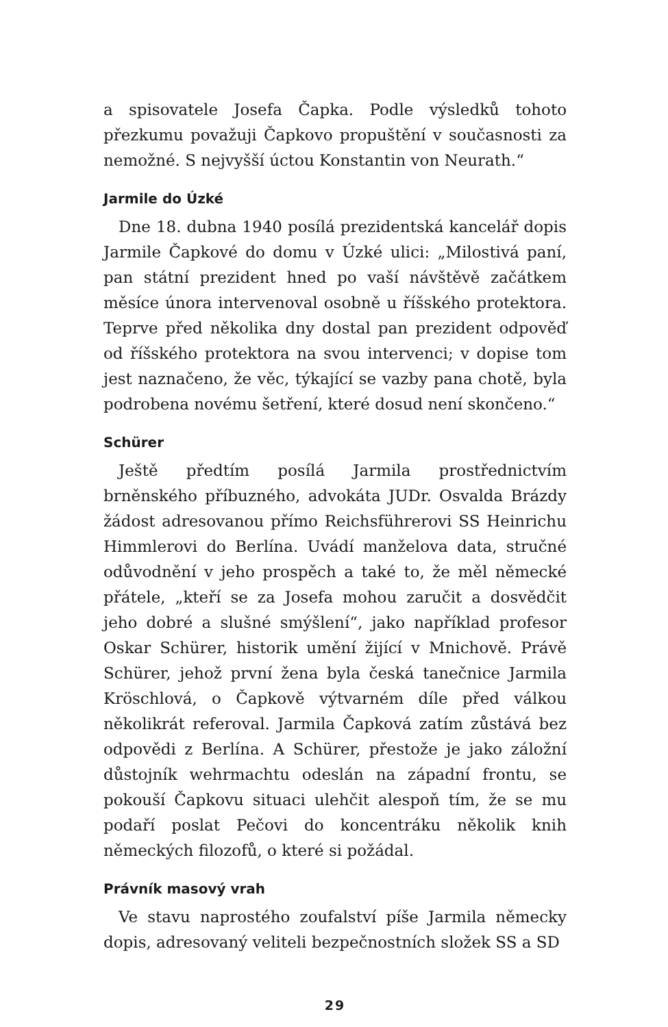a spisovatele Josefa Čapka. Podle výsledků tohoto přezkumu považuji Čapkovo propuštění v současnosti za nemožné. S nejvyšší úctou Konstantin von Neurath.“
Jarmile do Úzké
Dne 18. dubna 1940 posílá prezidentská kancelář dopis Jarmile Čapkové do domu v Úzké ulici: „Milostivá paní, pan státní prezident hned po vaší návštěvě začátkem měsíce února intervenoval osobně u říšského protektora. Teprve před několika dny dostal pan prezident odpověď od říšského protektora na svou intervenci; v dopise tom jest naznačeno, že věc, týkající se vazby pana chotě, byla podrobena novému šetření, které dosud není skončeno.“
Schürer
Ještě předtím posílá Jarmila prostřednictvím brněnského příbuzného, advokáta JUDr. Osvalda Brázdy žádost adresovanou přímo Reichsführerovi SS Heinrichu Himmlerovi do Berlína. Uvádí manželova data, stručné odůvodnění v jeho prospěch a také to, že měl německé přátele, „kteří se za Josefa mohou zaručit a dosvědčit jeho dobré a slušné smýšlení“, jako například profesor Oskar Schürer, historik umění žijící v Mnichově. Právě Schürer, jehož první žena byla česká tanečnice Jarmila Kröschlová, o Čapkově výtvarném díle před válkou několikrát referoval. Jarmila Čapková zatím zůstává bez odpovědi z Berlína. A Schürer, přestože je jako záložní důstojník wehrmachtu odeslán na západní frontu, se pokouší Čapkovu situaci ulehčit alespoň tím, že se mu podaří poslat Pečovi do koncentráku několik knih německých filozofů, o které si požádal.
Právník masový vrah
Ve stavu naprostého zoufalství píše Jarmila německy dopis, adresovaný veliteli bezpečnostních složek SS a SD
29